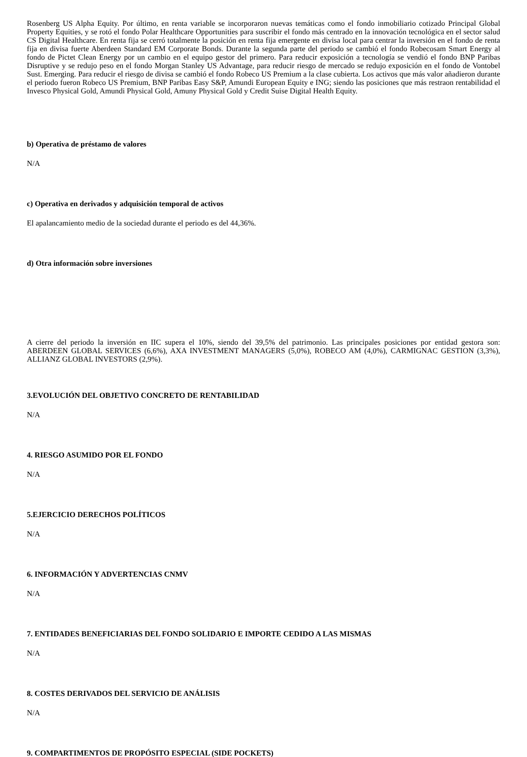Rosenberg US Alpha Equity. Por último, en renta variable se incorporaron nuevas temáticas como el fondo inmobiliario cotizado Principal Global Property Equities, y se rotó el fondo Polar Healthcare Opportunities para suscribir el fondo más centrado en la innovación tecnológica en el sector salud CS Digital Healthcare. En renta fija se cerró totalmente la posición en renta fija emergente en divisa local para centrar la inversión en el fondo de renta fija en divisa fuerte Aberdeen Standard EM Corporate Bonds. Durante la segunda parte del periodo se cambió el fondo Robecosam Smart Energy al fondo de Pictet Clean Energy por un cambio en el equipo gestor del primero. Para reducir exposición a tecnología se vendió el fondo BNP Paribas Disruptive y se redujo peso en el fondo Morgan Stanley US Advantage, para reducir riesgo de mercado se redujo exposición en el fondo de Vontobel Sust. Emerging. Para reducir el riesgo de divisa se cambió el fondo Robeco US Premium a la clase cubierta. Los activos que más valor añadieron durante el periodo fueron Robeco US Premium, BNP Paribas Easy S&P, Amundi European Equity e ING; siendo las posiciones que más restraon rentabilidad el Invesco Physical Gold, Amundi Physical Gold, Amuny Physical Gold y Credit Suise Digital Health Equity.
b) Operativa de préstamo de valores
N/A
c) Operativa en derivados y adquisición temporal de activos
El apalancamiento medio de la sociedad durante el periodo es del 44,36%.
d) Otra información sobre inversiones
A cierre del periodo la inversión en IIC supera el 10%, siendo del 39,5% del patrimonio. Las principales posiciones por entidad gestora son: ABERDEEN GLOBAL SERVICES (6,6%), AXA INVESTMENT MANAGERS (5,0%), ROBECO AM (4,0%), CARMIGNAC GESTION (3,3%), ALLIANZ GLOBAL INVESTORS (2,9%).
3.EVOLUCIÓN DEL OBJETIVO CONCRETO DE RENTABILIDAD
N/A
4. RIESGO ASUMIDO POR EL FONDO
N/A
5.EJERCICIO DERECHOS POLÍTICOS
N/A
6. INFORMACIÓN Y ADVERTENCIAS CNMV
N/A
7. ENTIDADES BENEFICIARIAS DEL FONDO SOLIDARIO E IMPORTE CEDIDO A LAS MISMAS
N/A
8. COSTES DERIVADOS DEL SERVICIO DE ANÁLISIS
N/A
9. COMPARTIMENTOS DE PROPÓSITO ESPECIAL (SIDE POCKETS)